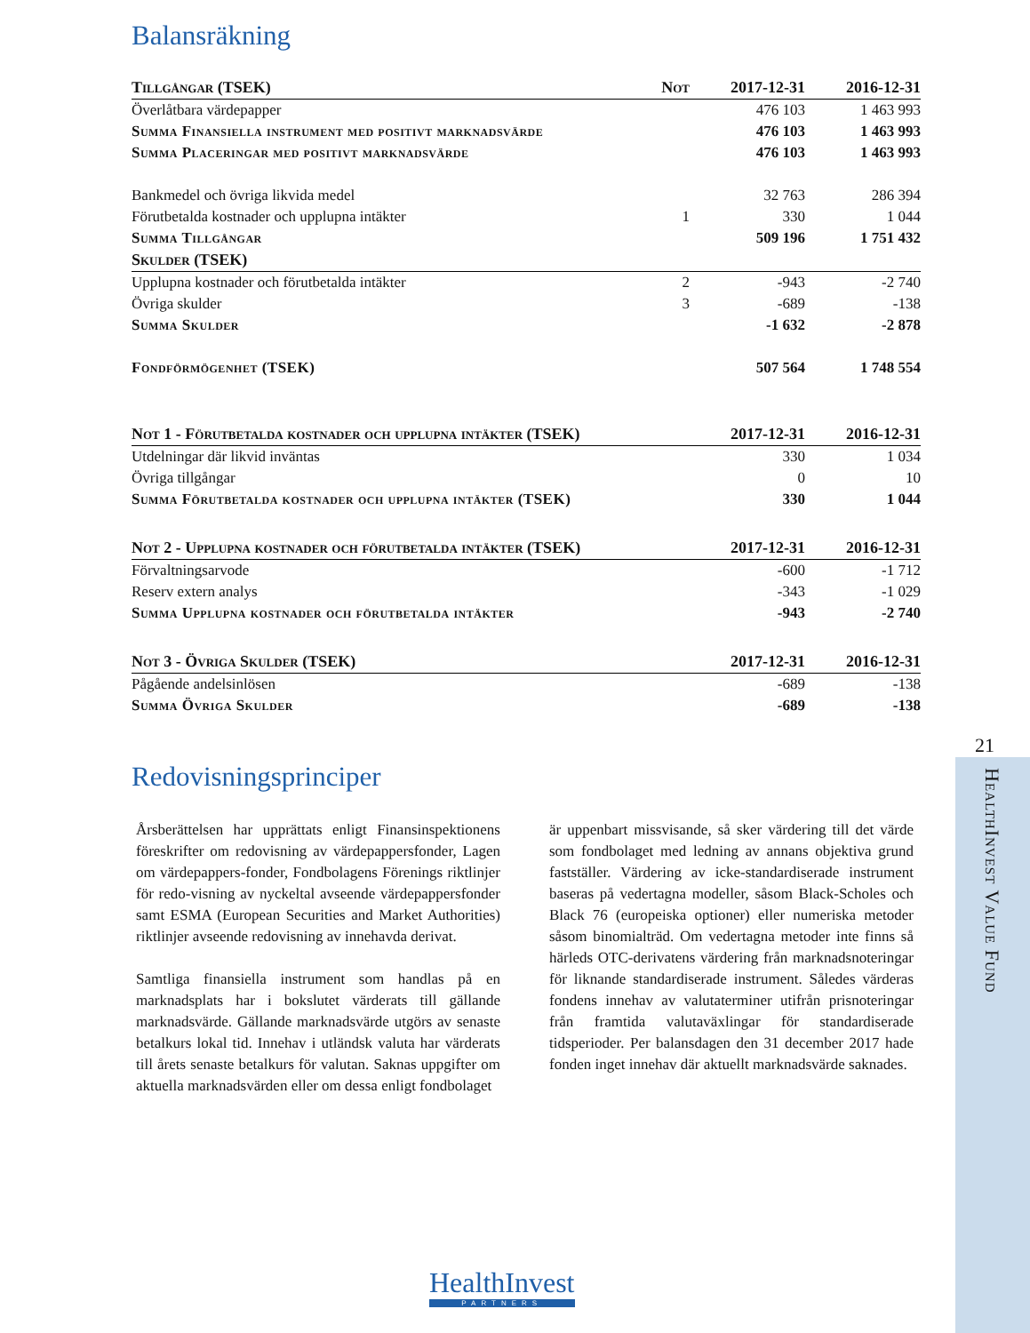Balansräkning
| Tillgångar (TSEK) | Not | 2017-12-31 | 2016-12-31 |
| --- | --- | --- | --- |
| Överlåtbara värdepapper | | 476 103 | 1 463 993 |
| Summa Finansiella instrument med positivt marknadsvärde | | 476 103 | 1 463 993 |
| Summa Placeringar med positivt marknadsvärde | | 476 103 | 1 463 993 |
| Bankmedel och övriga likvida medel | | 32 763 | 286 394 |
| Förutbetalda kostnader och upplupna intäkter | 1 | 330 | 1 044 |
| Summa Tillgångar | | 509 196 | 1 751 432 |
| Skulder (TSEK) | | | |
| Upplupna kostnader och förutbetalda intäkter | 2 | -943 | -2 740 |
| Övriga skulder | 3 | -689 | -138 |
| Summa Skulder | | -1 632 | -2 878 |
| Fondförmögenhet (TSEK) | | 507 564 | 1 748 554 |
| Not 1 - Förutbetalda kostnader och upplupna intäkter (TSEK) | 2017-12-31 | 2016-12-31 |
| --- | --- | --- |
| Utdelningar där likvid inväntas | 330 | 1 034 |
| Övriga tillgångar | 0 | 10 |
| Summa Förutbetalda kostnader och upplupna intäkter (TSEK) | 330 | 1 044 |
| Not 2 - Upplupna kostnader och förutbetalda intäkter (TSEK) | 2017-12-31 | 2016-12-31 |
| --- | --- | --- |
| Förvaltningsarvode | -600 | -1 712 |
| Reserv extern analys | -343 | -1 029 |
| Summa Upplupna kostnader och förutbetalda intäkter | -943 | -2 740 |
| Not 3 - Övriga Skulder (TSEK) | 2017-12-31 | 2016-12-31 |
| --- | --- | --- |
| Pågående andelsinlösen | -689 | -138 |
| Summa Övriga Skulder | -689 | -138 |
Redovisningsprinciper
Årsberättelsen har upprättats enligt Finansinspektionens föreskrifter om redovisning av värdepappersfonder, Lagen om värdepappers-fonder, Fondbolagens Förenings riktlinjer för redo-visning av nyckeltal avseende värdepappersfonder samt ESMA (European Securities and Market Authorities) riktlinjer avseende redovisning av innehavda derivat.
Samtliga finansiella instrument som handlas på en marknadsplats har i bokslutet värderats till gällande marknadsvärde. Gällande marknadsvärde utgörs av senaste betalkurs lokal tid. Innehav i utländsk valuta har värderats till årets senaste betalkurs för valutan. Saknas uppgifter om aktuella marknadsvärden eller om dessa enligt fondbolaget
är uppenbart missvisande, så sker värdering till det värde som fondbolaget med ledning av annans objektiva grund fastställer. Värdering av icke-standardiserade instrument baseras på vedertagna modeller, såsom Black-Scholes och Black 76 (europeiska optioner) eller numeriska metoder såsom binomialträd. Om vedertagna metoder inte finns så härleds OTC-derivatens värdering från marknadsnoteringar för liknande standardiserade instrument. Således värderas fondens innehav av valutaterminer utifrån prisnoteringar från framtida valutaväxlingar för standardiserade tidsperioder. Per balansdagen den 31 december 2017 hade fonden inget innehav där aktuellt marknadsvärde saknades.
21
HealthInvest Value Fund
HealthInvest
PARTNERS